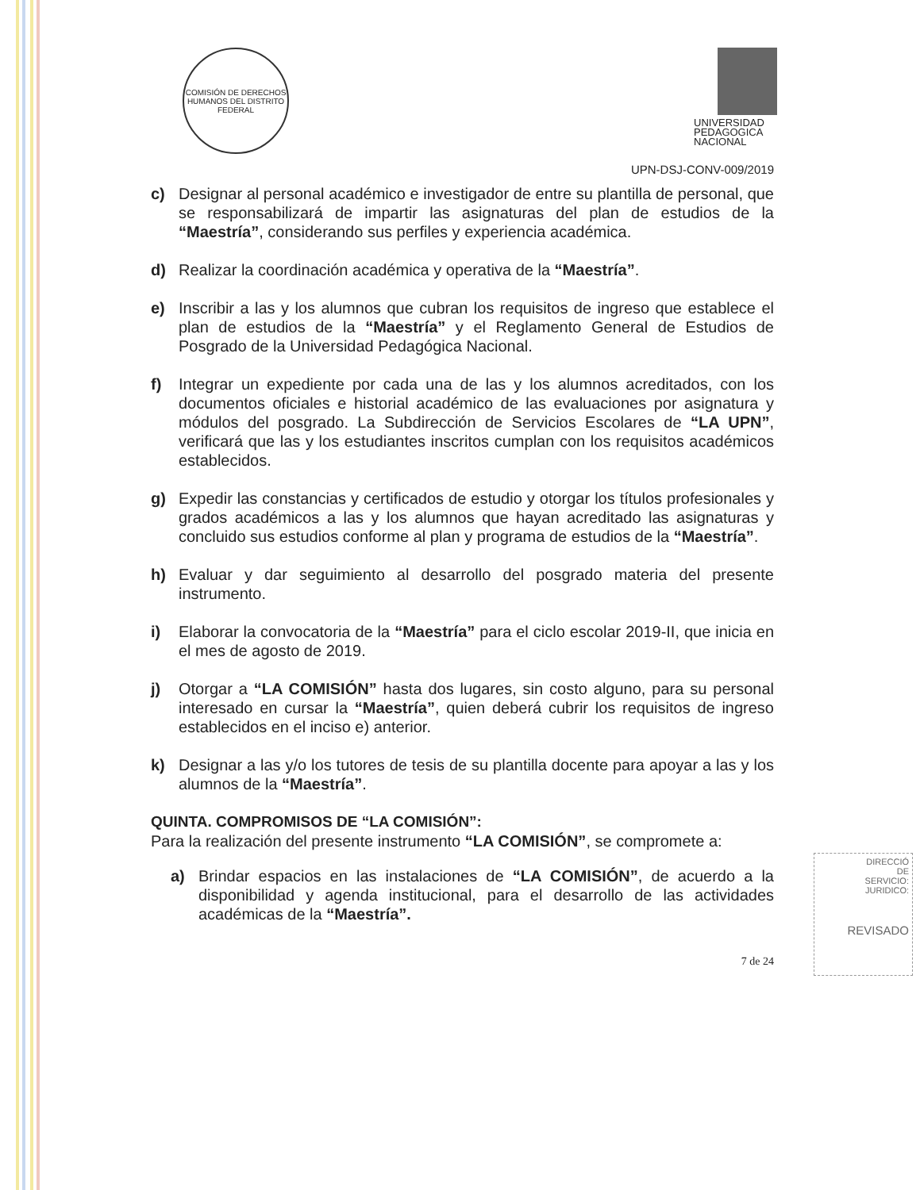COMISIÓN DE DERECHOS HUMANOS DEL DISTRITO FEDERAL
UNIVERSIDAD
PEDAGOGICA
NACIONAL
UPN-DSJ-CONV-009/2019
c) Designar al personal académico e investigador de entre su plantilla de personal, que se responsabilizará de impartir las asignaturas del plan de estudios de la “Maestría”, considerando sus perfiles y experiencia académica.
d) Realizar la coordinación académica y operativa de la “Maestría”.
e) Inscribir a las y los alumnos que cubran los requisitos de ingreso que establece el plan de estudios de la “Maestría” y el Reglamento General de Estudios de Posgrado de la Universidad Pedagógica Nacional.
f) Integrar un expediente por cada una de las y los alumnos acreditados, con los documentos oficiales e historial académico de las evaluaciones por asignatura y módulos del posgrado. La Subdirección de Servicios Escolares de “LA UPN”, verificará que las y los estudiantes inscritos cumplan con los requisitos académicos establecidos.
g) Expedir las constancias y certificados de estudio y otorgar los títulos profesionales y grados académicos a las y los alumnos que hayan acreditado las asignaturas y concluido sus estudios conforme al plan y programa de estudios de la “Maestría”.
h) Evaluar y dar seguimiento al desarrollo del posgrado materia del presente instrumento.
i) Elaborar la convocatoria de la “Maestría” para el ciclo escolar 2019-II, que inicia en el mes de agosto de 2019.
j) Otorgar a “LA COMISIÓN” hasta dos lugares, sin costo alguno, para su personal interesado en cursar la “Maestría”, quien deberá cubrir los requisitos de ingreso establecidos en el inciso e) anterior.
k) Designar a las y/o los tutores de tesis de su plantilla docente para apoyar a las y los alumnos de la “Maestría”.
QUINTA. COMPROMISOS DE “LA COMISIÓN”:
Para la realización del presente instrumento “LA COMISIÓN”, se compromete a:
a) Brindar espacios en las instalaciones de “LA COMISIÓN”, de acuerdo a la disponibilidad y agenda institucional, para el desarrollo de las actividades académicas de la “Maestría”.
7 de 24
DIRECCIÓ
DE
SERVICIO:
JURIDICO:
REVISADO